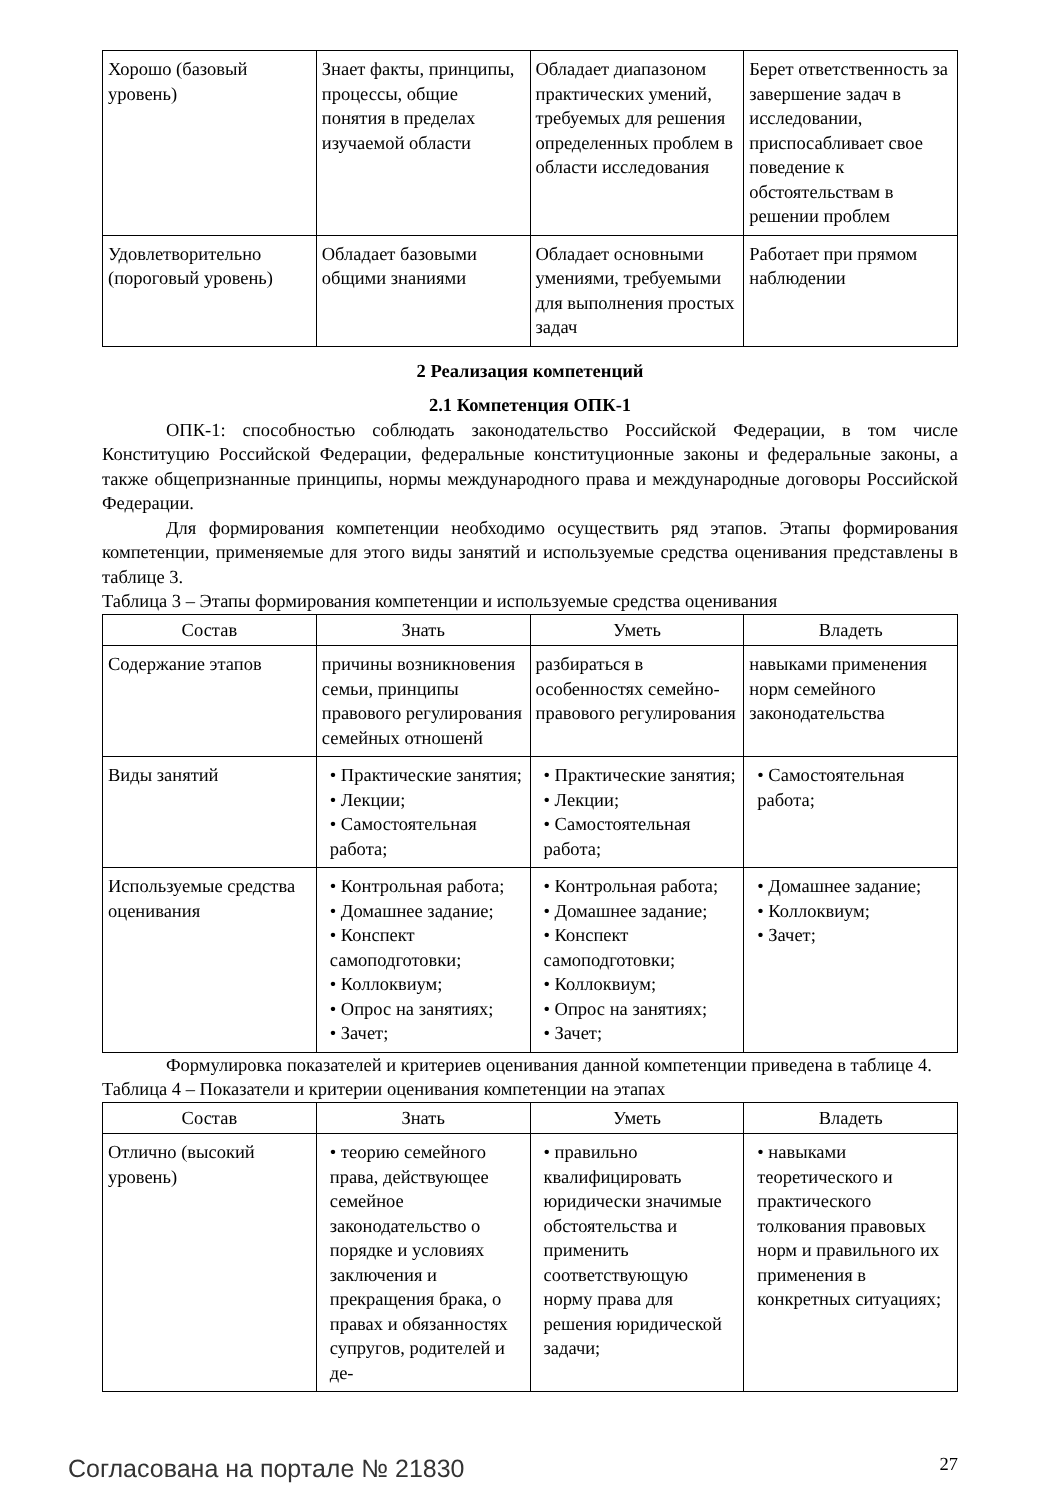| Хорошо (базовый уровень) | Знает факты, принципы, процессы, общие понятия в пределах изучаемой области | Обладает диапазоном практических умений, требуемых для решения определенных проблем в области исследования | Берет ответственность за завершение задач в исследовании, приспосабливает свое поведение к обстоятельствам в решении проблем |
| Удовлетворительно (пороговый уровень) | Обладает базовыми общими знаниями | Обладает основными умениями, требуемыми для выполнения простых задач | Работает при прямом наблюдении |
2 Реализация компетенций
2.1 Компетенция ОПК-1
ОПК-1: способностью соблюдать законодательство Российской Федерации, в том числе Конституцию Российской Федерации, федеральные конституционные законы и федеральные законы, а также общепризнанные принципы, нормы международного права и международные договоры Российской Федерации.
Для формирования компетенции необходимо осуществить ряд этапов. Этапы формирования компетенции, применяемые для этого виды занятий и используемые средства оценивания представлены в таблице 3.
Таблица 3 – Этапы формирования компетенции и используемые средства оценивания
| Состав | Знать | Уметь | Владеть |
| --- | --- | --- | --- |
| Содержание этапов | причины возникновения семьи, принципы правового регулирования семейных отношенй | разбираться в особенностях семейно-правового регулирования | навыками применения норм семейного законодательства |
| Виды занятий | • Практические занятия; • Лекции; • Самостоятельная работа; | • Практические занятия; • Лекции; • Самостоятельная работа; | • Самостоятельная работа; |
| Используемые средства оценивания | • Контрольная работа; • Домашнее задание; • Конспект самоподготовки; • Коллоквиум; • Опрос на занятиях; • Зачет; | • Контрольная работа; • Домашнее задание; • Конспект самоподготовки; • Коллоквиум; • Опрос на занятиях; • Зачет; | • Домашнее задание; • Коллоквиум; • Зачет; |
Формулировка показателей и критериев оценивания данной компетенции приведена в таблице 4.
Таблица 4 – Показатели и критерии оценивания компетенции на этапах
| Состав | Знать | Уметь | Владеть |
| --- | --- | --- | --- |
| Отлично (высокий уровень) | • теорию семейного права, действующее семейное законодательство о порядке и условиях заключения и прекращения брака, о правах и обязанностях супругов, родителей и де- | • правильно квалифицировать юридически значимые обстоятельства и применить соответствующую норму права для решения юридической задачи; | • навыками теоретического и практического толкования правовых норм и правильного их применения в конкретных ситуациях; |
Согласована на портале № 21830 27